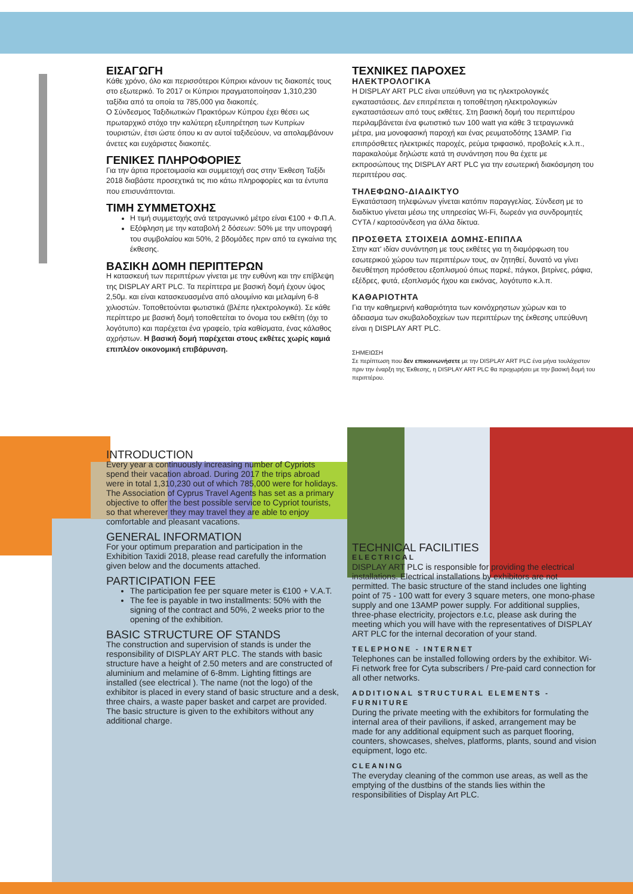ΕΙΣΑΓΩΓΗ
Κάθε χρόνο, όλο και περισσότεροι Κύπριοι κάνουν τις διακοπές τους στο εξωτερικό. Το 2017 οι Κύπριοι πραγματοποίησαν 1,310,230 ταξίδια από τα οποία τα 785,000 για διακοπές.
Ο Σύνδεσμος Ταξιδιωτικών Πρακτόρων Κύπρου έχει θέσει ως πρωταρχικό στόχο την καλύτερη εξυπηρέτηση των Κυπρίων τουριστών, έτσι ώστε όπου κι αν αυτοί ταξιδεύουν, να απολαμβάνουν άνετες και ευχάριστες διακοπές.
ΓΕΝΙΚΕΣ ΠΛΗΡΟΦΟΡΙΕΣ
Για την άρτια προετοιμασία και συμμετοχή σας στην Έκθεση Ταξίδι 2018 διαβάστε προσεχτικά τις πιο κάτω πληροφορίες και τα έντυπα που επισυνάπτονται.
ΤΙΜΗ ΣΥΜΜΕΤΟΧΗΣ
Η τιμή συμμετοχής ανά τετραγωνικό μέτρο είναι €100 + Φ.Π.Α.
Εξόφληση με την καταβολή 2 δόσεων: 50% με την υπογραφή του συμβολαίου και 50%, 2 βδομάδες πριν από τα εγκαίνια της έκθεσης.
ΒΑΣΙΚΗ ΔΟΜΗ ΠΕΡΙΠΤΕΡΩΝ
Η κατασκευή των περιπτέρων γίνεται με την ευθύνη και την επίβλεψη της DISPLAY ART PLC. Τα περίπτερα με βασική δομή έχουν ύψος 2,50μ. και είναι κατασκευασμένα από αλουμίνιο και μελαμίνη 6-8 χιλιοστών. Τοποθετούνται φωτιστικά (βλέπε ηλεκτρολογικά). Σε κάθε περίπτερο με βασική δομή τοποθετείται το όνομα του εκθέτη (όχι το λογότυπο) και παρέχεται ένα γραφείο, τρία καθίσματα, ένας κάλαθος αχρήστων. Η βασική δομή παρέχεται στους εκθέτες χωρίς καμιά επιπλέον οικονομική επιβάρυνση.
INTRODUCTION
Every year a continuously increasing number of Cypriots spend their vacation abroad. During 2017 the trips abroad were in total 1,310,230 out of which 785,000 were for holidays.
The Association of Cyprus Travel Agents has set as a primary objective to offer the best possible service to Cypriot tourists, so that wherever they may travel they are able to enjoy comfortable and pleasant vacations.
GENERAL INFORMATION
For your optimum preparation and participation in the Exhibition Taxidi 2018, please read carefully the information given below and the documents attached.
PARTICIPATION FEE
The participation fee per square meter is €100 + V.A.T.
The fee is payable in two installments: 50% with the signing of the contract and 50%, 2 weeks prior to the opening of the exhibition.
BASIC STRUCTURE OF STANDS
The construction and supervision of stands is under the responsibility of DISPLAY ART PLC. The stands with basic structure have a height of 2.50 meters and are constructed of aluminium and melamine of 6-8mm. Lighting fittings are installed (see electrical ). The name (not the logo) of the exhibitor is placed in every stand of basic structure and a desk, three chairs, a waste paper basket and carpet are provided. The basic structure is given to the exhibitors without any additional charge.
ΤΕΧΝΙΚΕΣ ΠΑΡΟΧΕΣ
ΗΛΕΚΤΡΟΛΟΓΙΚΑ
Η DISPLAY ART PLC είναι υπεύθυνη για τις ηλεκτρολογικές εγκαταστάσεις. Δεν επιτρέπεται η τοποθέτηση ηλεκτρολογικών εγκαταστάσεων από τους εκθέτες. Στη βασική δομή του περιπτέρου περιλαμβάνεται ένα φωτιστικό των 100 watt για κάθε 3 τετραγωνικά μέτρα, μια μονοφασική παροχή και ένας ρευματοδότης 13AMP. Για επιπρόσθετες ηλεκτρικές παροχές, ρεύμα τριφασικό, προβολείς κ.λ.π., παρακαλούμε δηλώστε κατά τη συνάντηση που θα έχετε με εκπροσώπους της DISPLAY ART PLC για την εσωτερική διακόσμηση του περιπτέρου σας.
ΤΗΛΕΦΩΝΟ-ΔΙΑΔΙΚΤΥΟ
Εγκατάσταση τηλεφώνων γίνεται κατόπιν παραγγελίας. Σύνδεση με το διαδίκτυο γίνεται μέσω της υπηρεσίας Wi-Fi, δωρεάν για συνδρομητές CYTA / καρτοσύνδεση για άλλα δίκτυα.
ΠΡΟΣΘΕΤΑ ΣΤΟΙΧΕΙΑ ΔΟΜΗΣ-ΕΠΙΠΛΑ
Στην κατ' ιδίαν συνάντηση με τους εκθέτες για τη διαμόρφωση του εσωτερικού χώρου των περιπτέρων τους, αν ζητηθεί, δυνατό να γίνει διευθέτηση πρόσθετου εξοπλισμού όπως παρκέ, πάγκοι, βιτρίνες, ράφια, εξέδρες, φυτά, εξοπλισμός ήχου και εικόνας, λογότυπο κ.λ.π.
ΚΑΘΑΡΙΟΤΗΤΑ
Για την καθημερινή καθαριότητα των κοινόχρηστων χώρων και το άδειασμα των σκυβαλοδοχείων των περιπτέρων της έκθεσης υπεύθυνη είναι η DISPLAY ART PLC.
ΣΗΜΕΙΩΣΗ
Σε περίπτωση που δεν επικοινωνήσετε με την DISPLAY ART PLC ένα μήνα τουλάχιστον πριν την έναρξη της Έκθεσης, η DISPLAY ART PLC θα προχωρήσει με την βασική δομή του περιπτέρου.
TECHNICAL FACILITIES
ELECTRICAL
DISPLAY ART PLC is responsible for providing the electrical installations. Electrical installations by exhibitors are not permitted. The basic structure of the stand includes one lighting point of 75 - 100 watt for every 3 square meters, one mono-phase supply and one 13AMP power supply. For additional supplies, three-phase electricity, projectors e.t.c, please ask during the meeting which you will have with the representatives of DISPLAY ART PLC for the internal decoration of your stand.
TELEPHONE - INTERNET
Telephones can be installed following orders by the exhibitor. Wi-Fi network free for Cyta subscribers / Pre-paid card connection for all other networks.
ADDITIONAL STRUCTURAL ELEMENTS - FURNITURE
During the private meeting with the exhibitors for formulating the internal area of their pavilions, if asked, arrangement may be made for any additional equipment such as parquet flooring, counters, showcases, shelves, platforms, plants, sound and vision equipment, logo etc.
CLEANING
The everyday cleaning of the common use areas, as well as the emptying of the dustbins of the stands lies within the responsibilities of Display Art PLC.